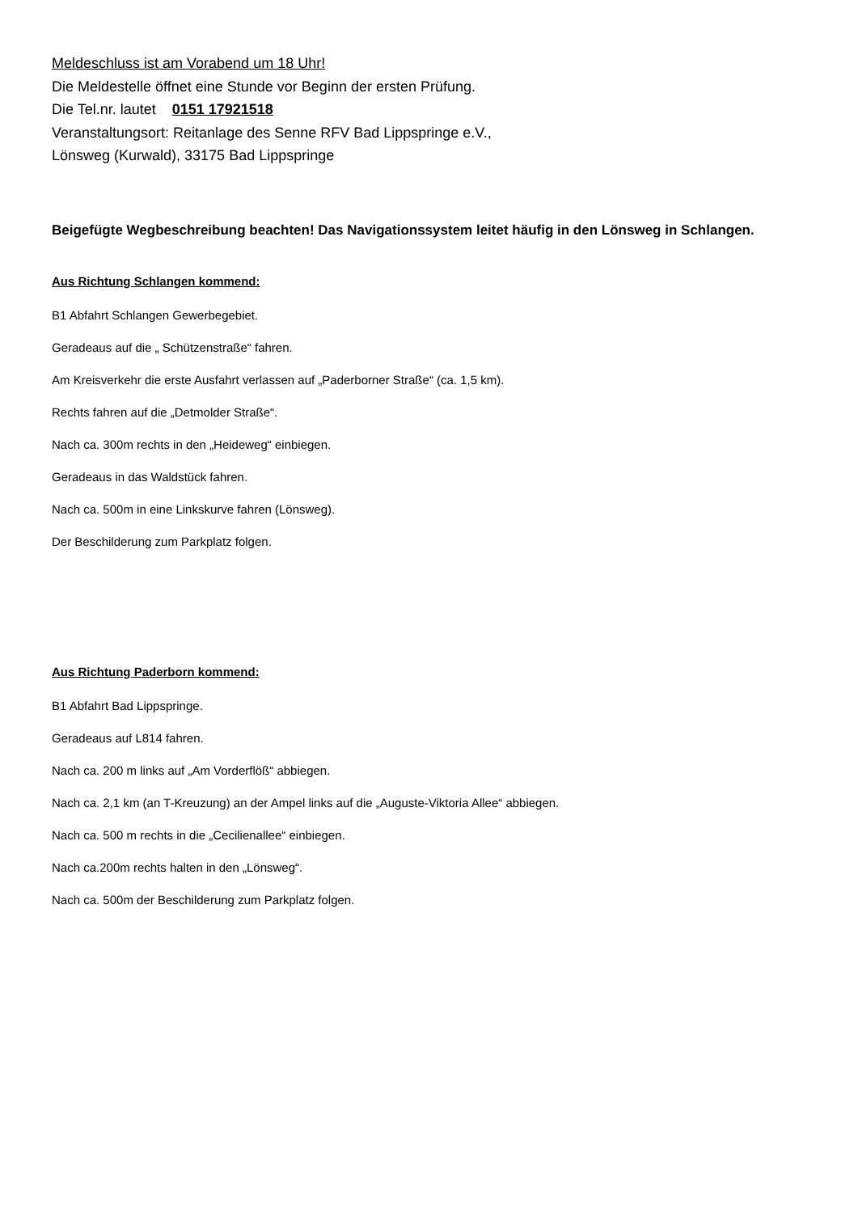Meldeschluss ist am Vorabend um 18 Uhr!
Die Meldestelle öffnet eine Stunde vor Beginn der ersten Prüfung.
Die Tel.nr. lautet 0151 17921518
Veranstaltungsort: Reitanlage des Senne RFV Bad Lippspringe e.V.,
Lönsweg (Kurwald), 33175 Bad Lippspringe
Beigefügte Wegbeschreibung beachten! Das Navigationssystem leitet häufig in den Lönsweg in Schlangen.
Aus Richtung Schlangen kommend:
B1 Abfahrt Schlangen Gewerbegebiet.
Geradeaus auf die „ Schützenstraße“ fahren.
Am Kreisverkehr die erste Ausfahrt verlassen auf „Paderborner Straße“ (ca. 1,5 km).
Rechts fahren auf die „Detmolder Straße“.
Nach ca. 300m rechts in den „Heideweg“ einbiegen.
Geradeaus in das Waldstück fahren.
Nach ca. 500m in eine Linkskurve fahren (Lönsweg).
Der Beschilderung zum Parkplatz folgen.
Aus Richtung Paderborn kommend:
B1 Abfahrt Bad Lippspringe.
Geradeaus auf L814 fahren.
Nach ca. 200 m links auf „Am Vorderflöß“ abbiegen.
Nach ca. 2,1 km (an T-Kreuzung) an der Ampel links auf die „Auguste-Viktoria Allee“ abbiegen.
Nach ca. 500 m rechts in die „Cecilienallee“ einbiegen.
Nach ca.200m rechts halten in den „Lönsweg“.
Nach ca. 500m der Beschilderung zum Parkplatz folgen.